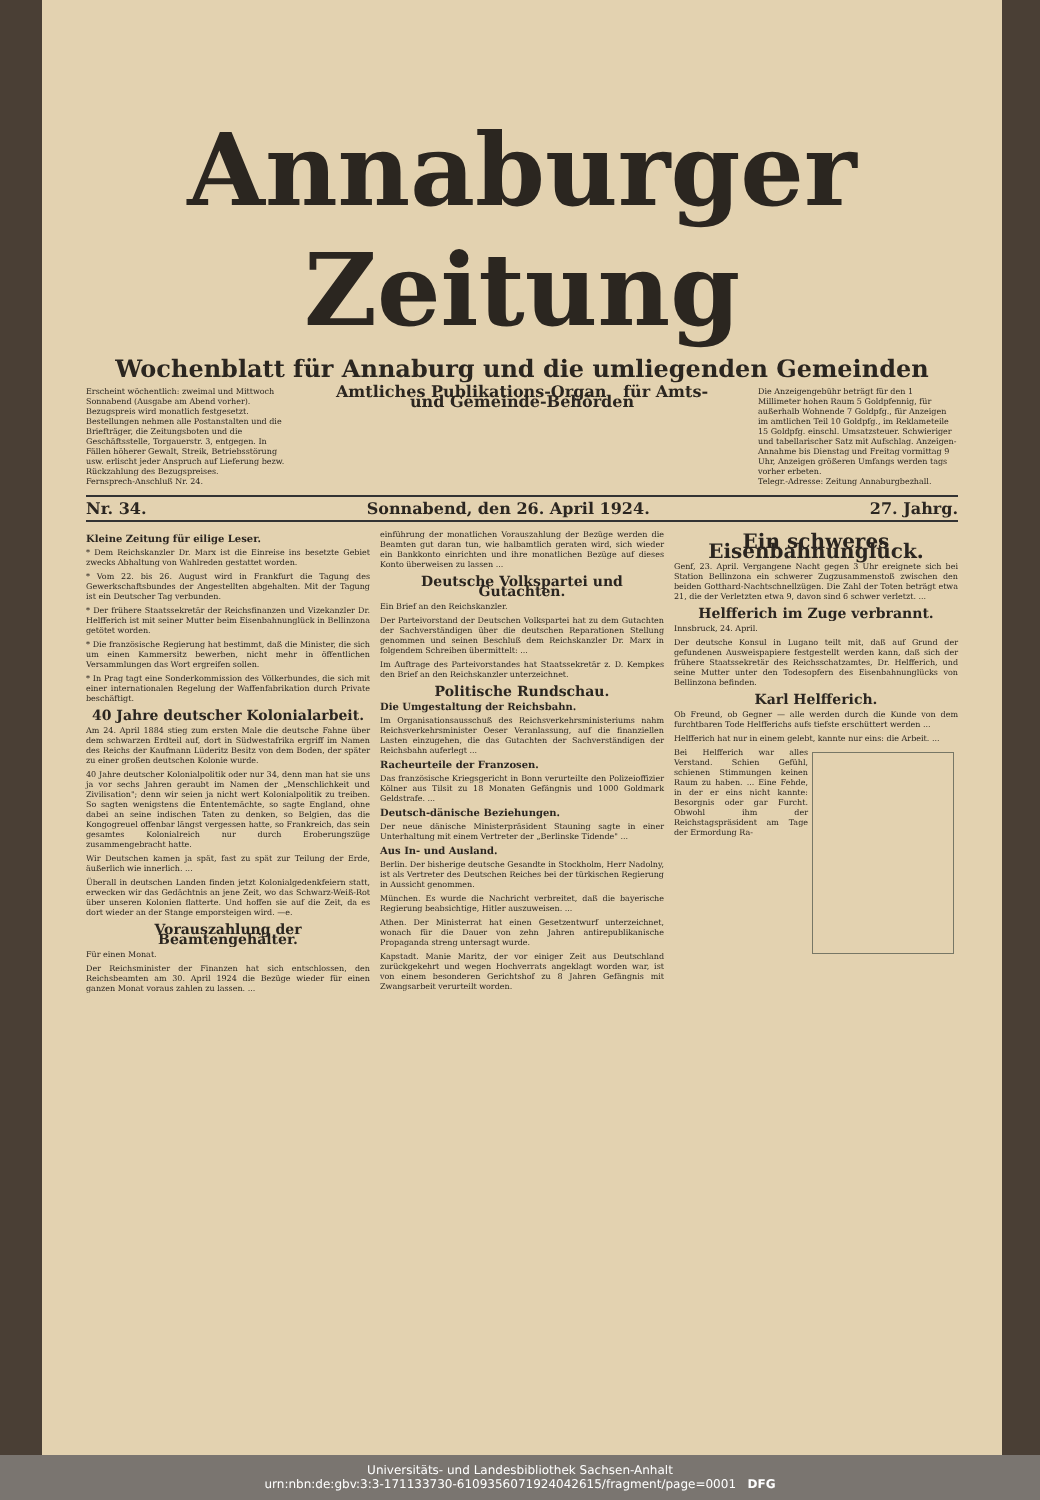Annaburger Zeitung
Wochenblatt für Annaburg und die umliegenden Gemeinden
Erscheint wöchentlich: zweimal und Mittwoch Sonnabend (Ausgabe am Abend vorher). Bezugspreis wird monatlich festgesetzt. Bestellungen nehmen alle Postanstalten und die Briefträger, die Zeitungsboten und die Geschäftsstelle, Torgauerstr. 3, entgegen. In Fällen höherer Gewalt, Streik, Betriebsstörung usw. erlischt jeder Anspruch auf Lieferung bezw. Rückzahlung des Bezugspreises.
Fernsprech-Anschluß Nr. 24.
Amtliches Publikations-Organ für Amts- und Gemeinde-Behörden
Die Anzeigengebühr beträgt für den 1 Millimeter hohen Raum 5 Goldpfennig, für außerhalb Wohnende 7 Goldpfg., für Anzeigen im amtlichen Teil 10 Goldpfg., im Reklameteile 15 Goldpfg. einschl. Umsatzsteuer. Schwieriger und tabellarischer Satz mit Aufschlag. Anzeigen-Annahme bis Dienstag und Freitag vormittag 9 Uhr, Anzeigen größeren Umfangs werden tags vorher erbeten.
Telegr.-Adresse: Zeitung Annaburgbezhall.
Nr. 34. Sonnabend, den 26. April 1924. 27. Jahrg.
Kleine Zeitung für eilige Leser.
* Dem Reichskanzler Dr. Marx ist die Einreise ins besetzte Gebiet zwecks Abhaltung von Wahlreden gestattet worden.
* Vom 22. bis 26. August wird in Frankfurt die Tagung des Gewerkschaftsbundes der Angestellten abgehalten. Mit der Tagung ist ein Deutscher Tag verbunden.
* Der frühere Staatssekretär der Reichsfinanzen und Vizekanzler Dr. Helfferich ist mit seiner Mutter beim Eisenbahnunglück in Bellinzona getötet worden.
* Die französische Regierung hat bestimmt, daß die Minister, die sich um einen Kammersitz bewerben, nicht mehr in öffentlichen Versammlungen das Wort ergreifen sollen.
* In Prag tagt eine Sonderkommission des Völkerbundes, die sich mit einer internationalen Regelung der Waffenfabrikation durch Private beschäftigt.
40 Jahre deutscher Kolonialarbeit.
Am 24. April 1884 stieg zum ersten Male die deutsche Fahne über dem schwarzen Erdteil auf, dort in Südwestafrika ergriff im Namen des Reichs der Kaufmann Lüderitz Besitz von dem Boden, der später zu einer großen deutschen Kolonie wurde.
40 Jahre deutscher Kolonialpolitik oder nur 34, denn man hat sie uns ja vor sechs Jahren geraubt im Namen der „Menschlichkeit und Zivilisation"; denn wir seien ja nicht wert Kolonialpolitik zu treiben. So sagten wenigstens die Ententemächte, so sagte England, ohne dabei an seine indischen Taten zu denken, so Belgien, das die Kongogreuel offenbar längst vergessen hatte, so Frankreich, das sein gesamtes Kolonialreich nur durch Eroberungszüge zusammengebracht hatte.
Wir Deutschen kamen ja spät, fast zu spät zur Teilung der Erde, äußerlich wie innerlich. ...
Überall in deutschen Landen finden jetzt Kolonialgedenkfeiern statt, erwecken wir das Gedächtnis an jene Zeit, wo das Schwarz-Weiß-Rot über unseren Kolonien flatterte. Und hoffen sie auf die Zeit, da es dort wieder an der Stange emporsteigen wird. —e.
Vorauszahlung der Beamtengehälter.
Für einen Monat.
Der Reichsminister der Finanzen hat sich entschlossen, den Reichsbeamten am 30. April 1924 die Bezüge wieder für einen ganzen Monat voraus zahlen zu lassen. ...
einführung der monatlichen Vorauszahlung der Bezüge werden die Beamten gut daran tun, wie halbamtlich geraten wird, sich wieder ein Bankkonto einrichten und ihre monatlichen Bezüge auf dieses Konto überweisen zu lassen ...
Deutsche Volkspartei und Gutachten.
Ein Brief an den Reichskanzler.
Der Parteivorstand der Deutschen Volkspartei hat zu dem Gutachten der Sachverständigen über die deutschen Reparationen Stellung genommen und seinen Beschluß dem Reichskanzler Dr. Marx in folgendem Schreiben übermittelt: ...
Im Auftrage des Parteivorstandes hat Staatssekretär z. D. Kempkes den Brief an den Reichskanzler unterzeichnet.
Politische Rundschau.
Die Umgestaltung der Reichsbahn.
Im Organisationsausschuß des Reichsverkehrsministeriums nahm Reichsverkehrsminister Oeser Veranlassung, auf die finanziellen Lasten einzugehen, die das Gutachten der Sachverständigen der Reichsbahn auferlegt ...
Racheurteile der Franzosen.
Das französische Kriegsgericht in Bonn verurteilte den Polizeioffizier Kölner aus Tilsit zu 18 Monaten Gefängnis und 1000 Goldmark Geldstrafe. ...
Deutsch-dänische Beziehungen.
Der neue dänische Ministerpräsident Stauning sagte in einer Unterhaltung mit einem Vertreter der „Berlinske Tidende" ...
Aus In- und Ausland.
Berlin. Der bisherige deutsche Gesandte in Stockholm, Herr Nadolny, ist als Vertreter des Deutschen Reiches bei der türkischen Regierung in Aussicht genommen.
München. Es wurde die Nachricht verbreitet, daß die bayerische Regierung beabsichtige, Hitler auszuweisen. ...
Athen. Der Ministerrat hat einen Gesetzentwurf unterzeichnet, wonach für die Dauer von zehn Jahren antirepublikanische Propaganda streng untersagt wurde.
Kapstadt. Manie Maritz, der vor einiger Zeit aus Deutschland zurückgekehrt und wegen Hochverrats angeklagt worden war, ist von einem besonderen Gerichtshof zu 8 Jahren Gefängnis mit Zwangsarbeit verurteilt worden.
Ein schweres Eisenbahnunglück.
Genf, 23. April. Vergangene Nacht gegen 3 Uhr ereignete sich bei Station Bellinzona ein schwerer Zugzusammenstoß zwischen den beiden Gotthard-Nachtschnellzügen. Die Zahl der Toten beträgt etwa 21, die der Verletzten etwa 9, davon sind 6 schwer verletzt. ...
Helfferich im Zuge verbrannt.
Innsbruck, 24. April.
Der deutsche Konsul in Lugano teilt mit, daß auf Grund der gefundenen Ausweispapiere festgestellt werden kann, daß sich der frühere Staatssekretär des Reichsschatzamtes, Dr. Helfferich, und seine Mutter unter den Todesopfern des Eisenbahnunglücks von Bellinzona befinden.
Karl Helfferich.
Ob Freund, ob Gegner — alle werden durch die Kunde von dem furchtbaren Tode Helfferichs aufs tiefste erschüttert werden ...
Helfferich hat nur in einem gelebt, kannte nur eins: die Arbeit. ...
Bei Helfferich war alles Verstand. Schien Gefühl, schienen Stimmungen keinen Raum zu haben. ... Eine Fehde, in der er eins nicht kannte: Besorgnis oder gar Furcht. Obwohl ihm der Reichstagspräsident am Tage der Ermordung Ra-
Universitäts- und Landesbibliothek Sachsen-Anhalt
urn:nbn:de:gbv:3:3-171133730-6109356071924042615/fragment/page=0001 DFG